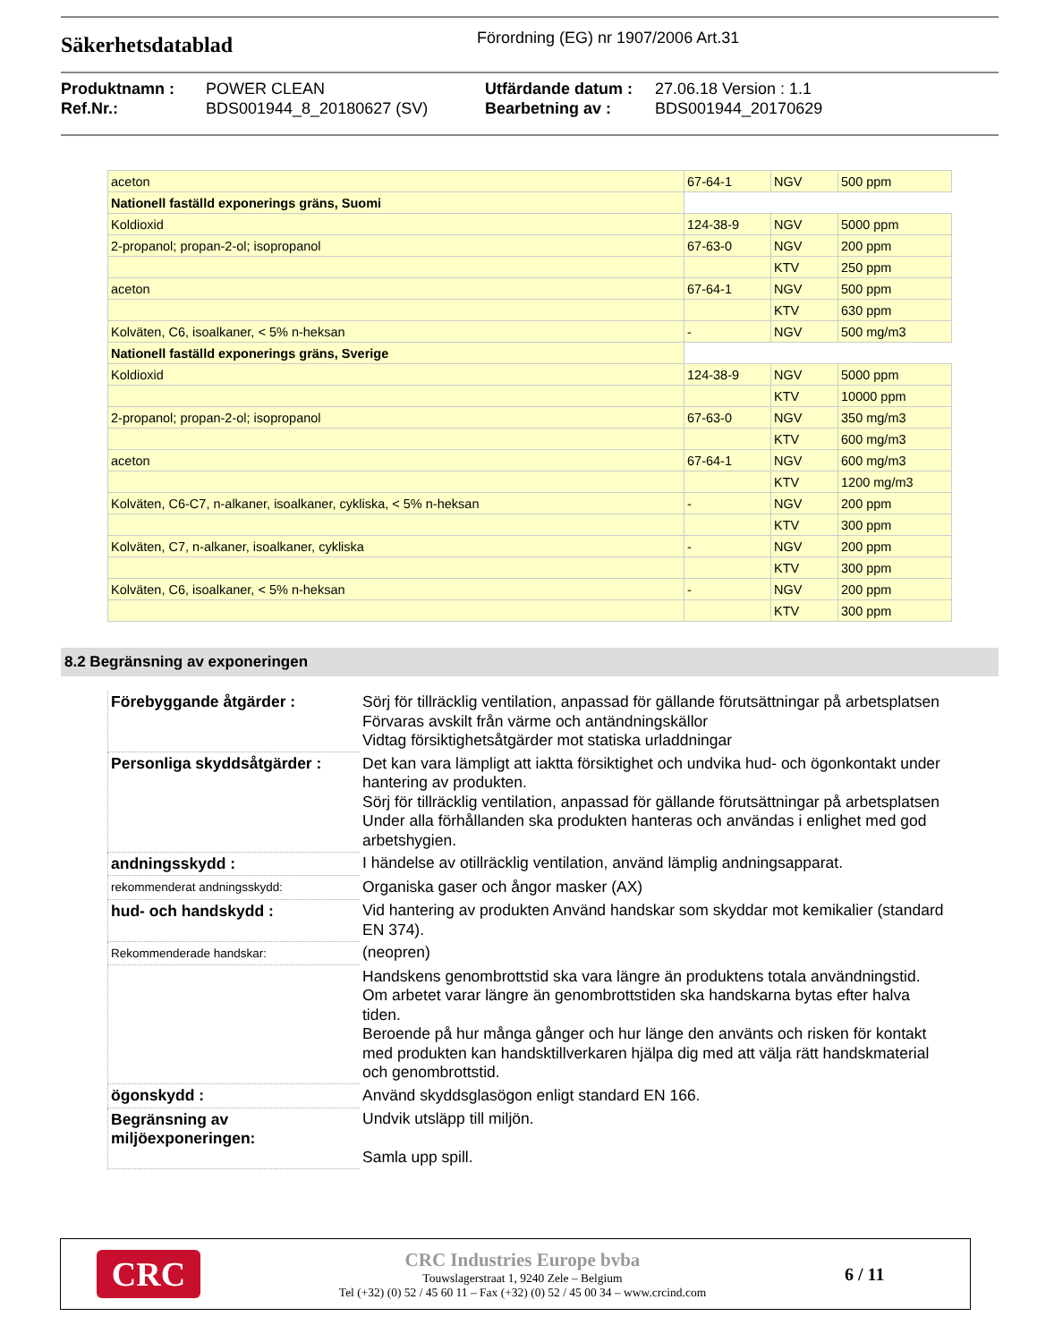Säkerhetsdatablad
Förordning (EG) nr 1907/2006 Art.31
Produktnamn : POWER CLEAN Utfärdande datum : 27.06.18 Version : 1.1 Ref.Nr.: BDS001944_8_20180627 (SV) Bearbetning av : BDS001944_20170629
| aceton | 67-64-1 | NGV | 500 ppm |
| Nationell faställd exponerings gräns, Suomi | | | |
| Koldioxid | 124-38-9 | NGV | 5000 ppm |
| 2-propanol; propan-2-ol; isopropanol | 67-63-0 | NGV | 200 ppm |
| | | KTV | 250 ppm |
| aceton | 67-64-1 | NGV | 500 ppm |
| | | KTV | 630 ppm |
| Kolväten, C6, isoalkaner, < 5% n-heksan | - | NGV | 500 mg/m3 |
| Nationell faställd exponerings gräns, Sverige | | | |
| Koldioxid | 124-38-9 | NGV | 5000 ppm |
| | | KTV | 10000 ppm |
| 2-propanol; propan-2-ol; isopropanol | 67-63-0 | NGV | 350 mg/m3 |
| | | KTV | 600 mg/m3 |
| aceton | 67-64-1 | NGV | 600 mg/m3 |
| | | KTV | 1200 mg/m3 |
| Kolväten, C6-C7, n-alkaner, isoalkaner, cykliska, < 5% n-heksan | - | NGV | 200 ppm |
| | | KTV | 300 ppm |
| Kolväten, C7, n-alkaner, isoalkaner, cykliska | - | NGV | 200 ppm |
| | | KTV | 300 ppm |
| Kolväten, C6, isoalkaner, < 5% n-heksan | - | NGV | 200 ppm |
| | | KTV | 300 ppm |
8.2 Begränsning av exponeringen
| Förebyggande åtgärder : | Sörj för tillräcklig ventilation, anpassad för gällande förutsättningar på arbetsplatsen Förvaras avskilt från värme och antändningskällor Vidtag försiktighetsåtgärder mot statiska urladdningar |
| Personliga skyddsåtgärder : | Det kan vara lämpligt att iaktta försiktighet och undvika hud- och ögonkontakt under hantering av produkten. Sörj för tillräcklig ventilation, anpassad för gällande förutsättningar på arbetsplatsen Under alla förhållanden ska produkten hanteras och användas i enlighet med god arbetshygien. |
| andningsskydd : | I händelse av otillräcklig ventilation, använd lämplig andningsapparat. |
| rekommenderat andningsskydd: | Organiska gaser och ångor masker (AX) |
| hud- och handskydd : | Vid hantering av produkten Använd handskar som skyddar mot kemikalier (standard EN 374). |
| Rekommenderade handskar: | (neopren) |
| | Handskens genombrottstid ska vara längre än produktens totala användningstid. Om arbetet varar längre än genombrottstiden ska handskarna bytas efter halva tiden. Beroende på hur många gånger och hur länge den använts och risken för kontakt med produkten kan handsktillverkaren hjälpa dig med att välja rätt handskmaterial och genombrottstid. |
| ögonskydd : | Använd skyddsglasögon enligt standard EN 166. |
| Begränsning av miljöexponeringen: | Undvik utsläpp till miljön. Samla upp spill. |
CRC
CRC Industries Europe bvba
Touwslagerstraat 1, 9240 Zele – Belgium
Tel (+32) (0) 52 / 45 60 11 – Fax (+32) (0) 52 / 45 00 34 – www.crcind.com
6 / 11